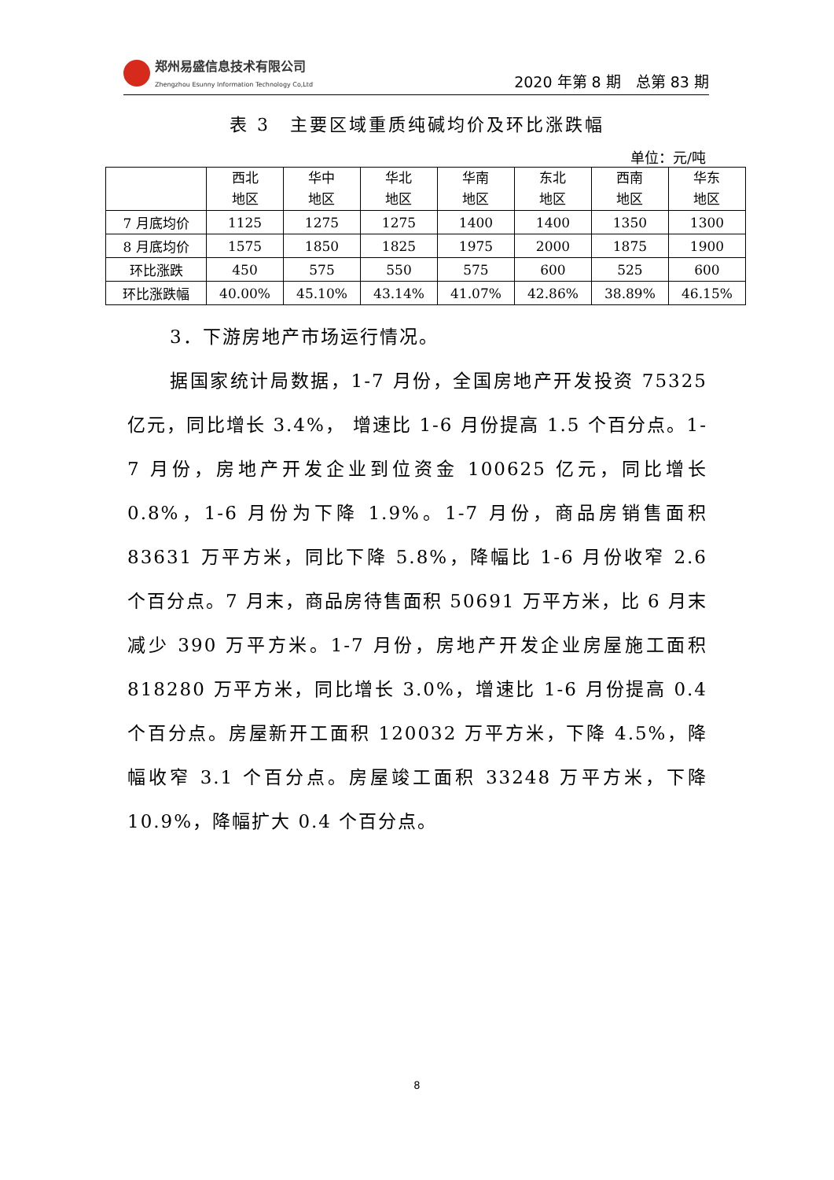郑州易盛信息技术有限公司
Zhengzhou Esunny Information Technology Co,Ltd
2020 年第 8 期　总第 83 期
表 3　主要区域重质纯碱均价及环比涨跌幅
单位：元/吨
| | 西北 地区 | 华中 地区 | 华北 地区 | 华南 地区 | 东北 地区 | 西南 地区 | 华东 地区 |
| --- | --- | --- | --- | --- | --- | --- | --- |
| 7 月底均价 | 1125 | 1275 | 1275 | 1400 | 1400 | 1350 | 1300 |
| 8 月底均价 | 1575 | 1850 | 1825 | 1975 | 2000 | 1875 | 1900 |
| 环比涨跌 | 450 | 575 | 550 | 575 | 600 | 525 | 600 |
| 环比涨跌幅 | 40.00% | 45.10% | 43.14% | 41.07% | 42.86% | 38.89% | 46.15% |
3．下游房地产市场运行情况。
据国家统计局数据，1-7 月份，全国房地产开发投资 75325 亿元，同比增长 3.4%， 增速比 1-6 月份提高 1.5 个百分点。1-7 月份，房地产开发企业到位资金 100625 亿元，同比增长 0.8%，1-6 月份为下降 1.9%。1-7 月份，商品房销售面积 83631 万平方米，同比下降 5.8%，降幅比 1-6 月份收窄 2.6 个百分点。7 月末，商品房待售面积 50691 万平方米，比 6 月末减少 390 万平方米。1-7 月份，房地产开发企业房屋施工面积 818280 万平方米，同比增长 3.0%，增速比 1-6 月份提高 0.4 个百分点。房屋新开工面积 120032 万平方米，下降 4.5%，降幅收窄 3.1 个百分点。房屋竣工面积 33248 万平方米，下降 10.9%，降幅扩大 0.4 个百分点。
8